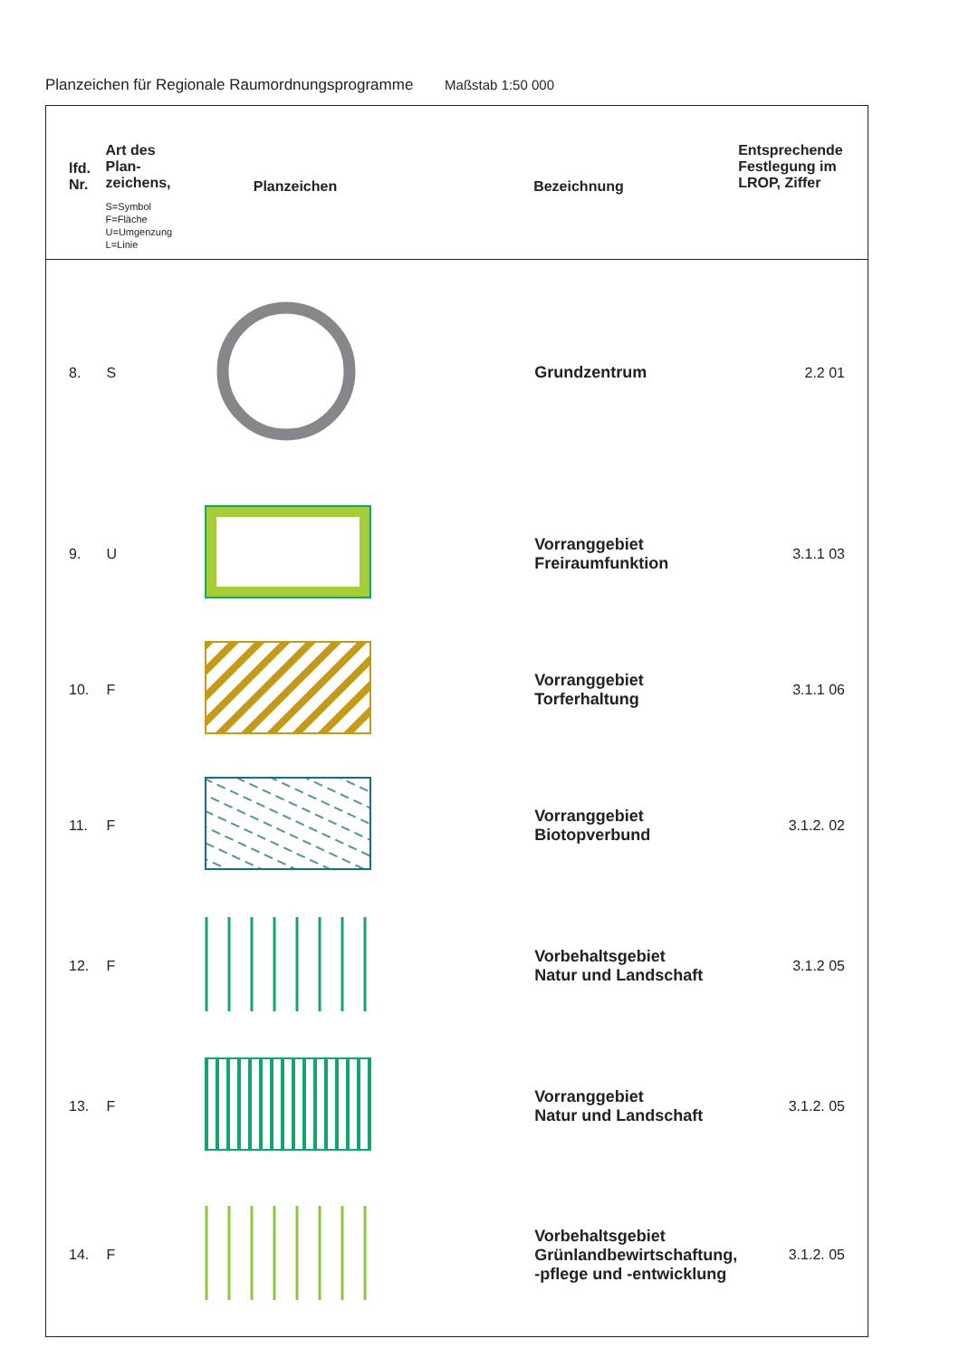Planzeichen für Regionale Raumordnungsprogramme Maßstab 1:50 000
| lfd. Nr. | Art des Plan- zeichens, S=Symbol F=Fläche U=Umgenzung L=Linie | Planzeichen | Bezeichnung | Entsprechende Festlegung im LROP, Ziffer |
| --- | --- | --- | --- | --- |
| 8. | S | | Grundzentrum | 2.2 01 |
| 9. | U | | Vorranggebiet Freiraumfunktion | 3.1.1 03 |
| 10. | F | | Vorranggebiet Torferhaltung | 3.1.1 06 |
| 11. | F | | Vorranggebiet Biotopverbund | 3.1.2. 02 |
| 12. | F | | Vorbehaltsgebiet Natur und Landschaft | 3.1.2 05 |
| 13. | F | | Vorranggebiet Natur und Landschaft | 3.1.2. 05 |
| 14. | F | | Vorbehaltsgebiet Grünlandbewirtschaftung, -pflege und -entwicklung | 3.1.2. 05 |